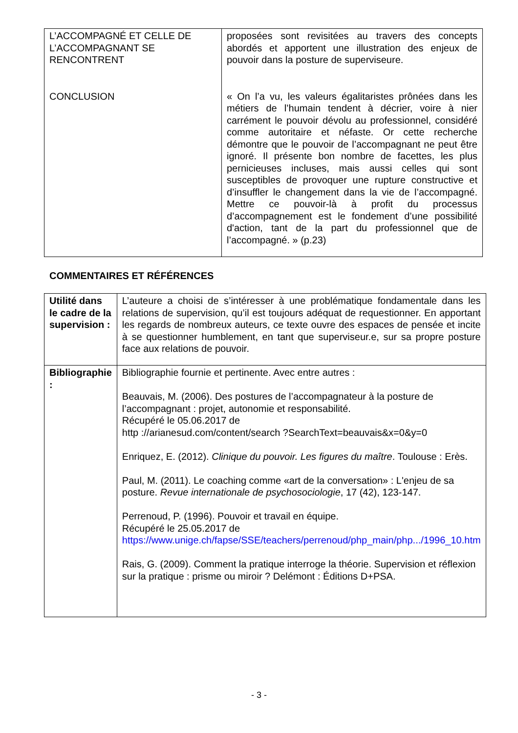| L’ACCOMPAGNÉ ET CELLE DE L’ACCOMPAGNANT SE RENCONTRENT CONCLUSION | proposées sont revisitées au travers des concepts abordés et apportent une illustration des enjeux de pouvoir dans la posture de superviseure. « On l’a vu, les valeurs égalitaristes prônées dans les métiers de l’humain tendent à décrier, voire à nier carrément le pouvoir dévolu au professionnel, considéré comme autoritaire et néfaste. Or cette recherche démontre que le pouvoir de l’accompagnant ne peut être ignoré. Il présente bon nombre de facettes, les plus pernicieuses incluses, mais aussi celles qui sont susceptibles de provoquer une rupture constructive et d’insuffler le changement dans la vie de l’accompagné. Mettre ce pouvoir-là à profit du processus d’accompagnement est le fondement d’une possibilité d'action, tant de la part du professionnel que de l’accompagné. » (p.23) |
COMMENTAIRES ET RÉFÉRENCES
| Utilité dans le cadre de la supervision : | L’auteure a choisi de s’intéresser à une problématique fondamentale dans les relations de supervision, qu’il est toujours adéquat de requestionner. En apportant les regards de nombreux auteurs, ce texte ouvre des espaces de pensée et incite à se questionner humblement, en tant que superviseur.e, sur sa propre posture face aux relations de pouvoir. |
| Bibliographie : | Bibliographie fournie et pertinente. Avec entre autres : Beauvais, M. (2006). Des postures de l’accompagnateur à la posture de l’accompagnant : projet, autonomie et responsabilité. Récupéré le 05.06.2017 de http ://arianesud.com/content/search ?SearchText=beauvais&x=0&y=0 Enriquez, E. (2012). Clinique du pouvoir. Les figures du maître . Toulouse : Erès. Paul, M. (2011). Le coaching comme «art de la conversation» : L'enjeu de sa posture. Revue internationale de psychosociologie , 17 (42), 123-147. Perrenoud, P. (1996). Pouvoir et travail en équipe. Récupéré le 25.05.2017 de https://www.unige.ch/fapse/SSE/teachers/perrenoud/php_main/php.../1996_10.htm Rais, G. (2009). Comment la pratique interroge la théorie. Supervision et réflexion sur la pratique : prisme ou miroir ? Delémont : Éditions D+PSA. |
- 3 -